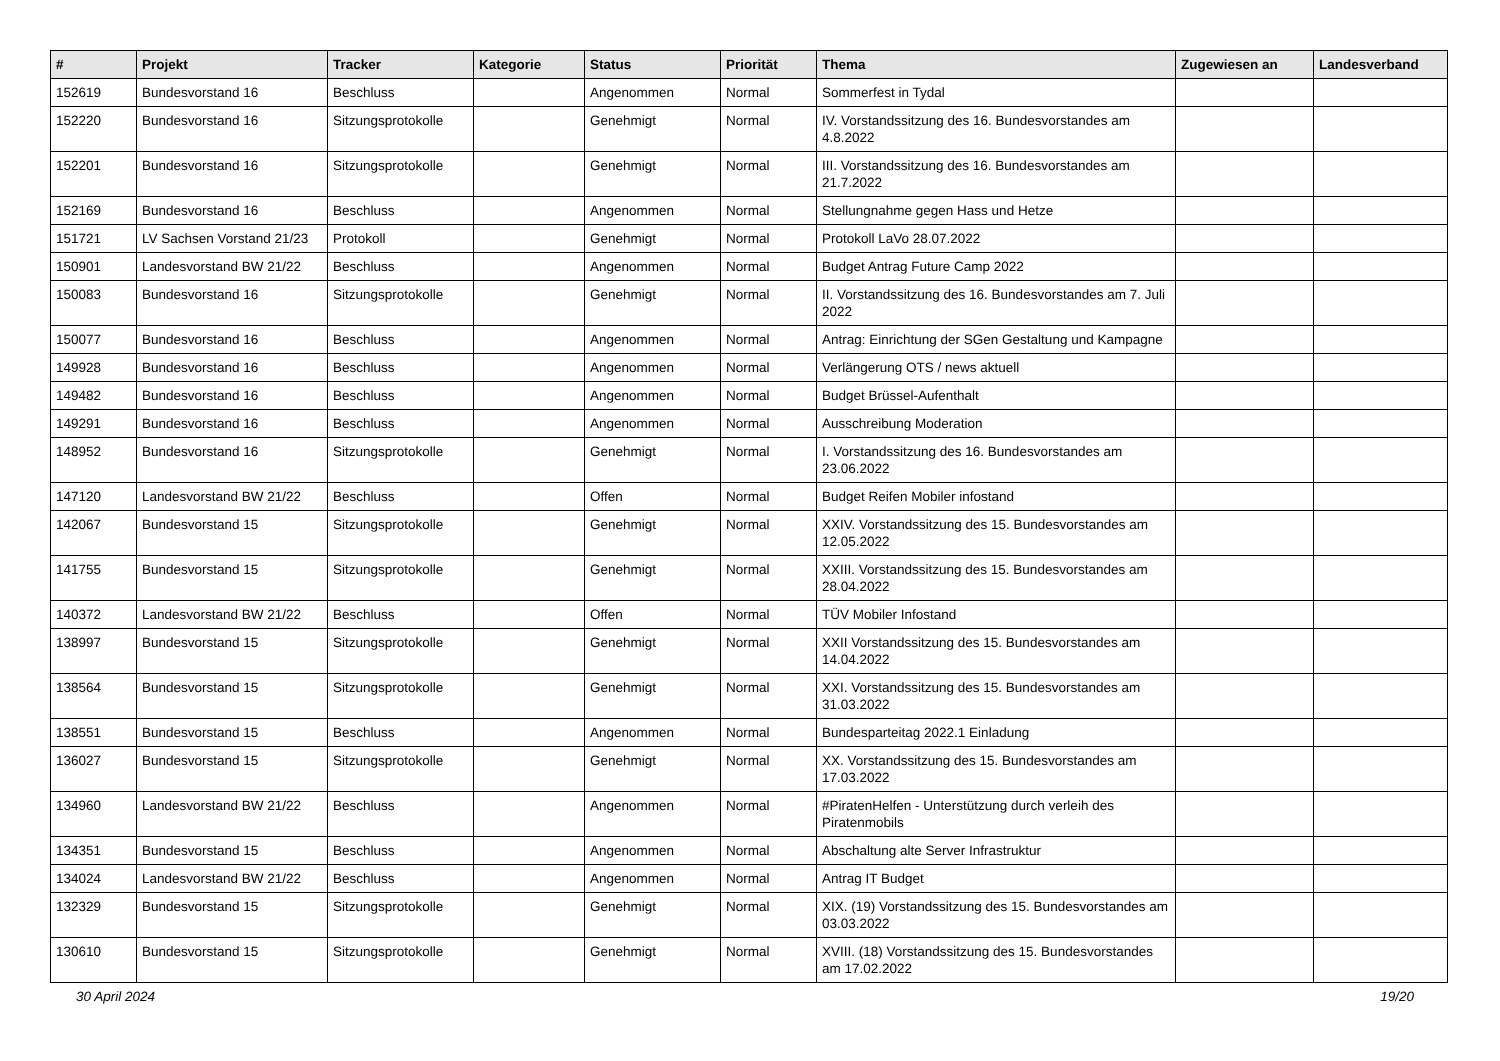| # | Projekt | Tracker | Kategorie | Status | Priorität | Thema | Zugewiesen an | Landesverband |
| --- | --- | --- | --- | --- | --- | --- | --- | --- |
| 152619 | Bundesvorstand 16 | Beschluss | | Angenommen | Normal | Sommerfest in Tydal | | |
| 152220 | Bundesvorstand 16 | Sitzungsprotokolle | | Genehmigt | Normal | IV. Vorstandssitzung des 16. Bundesvorstandes am 4.8.2022 | | |
| 152201 | Bundesvorstand 16 | Sitzungsprotokolle | | Genehmigt | Normal | III. Vorstandssitzung des 16. Bundesvorstandes am 21.7.2022 | | |
| 152169 | Bundesvorstand 16 | Beschluss | | Angenommen | Normal | Stellungnahme gegen Hass und Hetze | | |
| 151721 | LV Sachsen Vorstand 21/23 | Protokoll | | Genehmigt | Normal | Protokoll LaVo 28.07.2022 | | |
| 150901 | Landesvorstand BW 21/22 | Beschluss | | Angenommen | Normal | Budget Antrag Future Camp 2022 | | |
| 150083 | Bundesvorstand 16 | Sitzungsprotokolle | | Genehmigt | Normal | II. Vorstandssitzung des 16. Bundesvorstandes am 7. Juli 2022 | | |
| 150077 | Bundesvorstand 16 | Beschluss | | Angenommen | Normal | Antrag: Einrichtung der SGen Gestaltung und Kampagne | | |
| 149928 | Bundesvorstand 16 | Beschluss | | Angenommen | Normal | Verlängerung OTS / news aktuell | | |
| 149482 | Bundesvorstand 16 | Beschluss | | Angenommen | Normal | Budget Brüssel-Aufenthalt | | |
| 149291 | Bundesvorstand 16 | Beschluss | | Angenommen | Normal | Ausschreibung Moderation | | |
| 148952 | Bundesvorstand 16 | Sitzungsprotokolle | | Genehmigt | Normal | I. Vorstandssitzung des 16. Bundesvorstandes am 23.06.2022 | | |
| 147120 | Landesvorstand BW 21/22 | Beschluss | | Offen | Normal | Budget Reifen Mobiler infostand | | |
| 142067 | Bundesvorstand 15 | Sitzungsprotokolle | | Genehmigt | Normal | XXIV. Vorstandssitzung des 15. Bundesvorstandes am 12.05.2022 | | |
| 141755 | Bundesvorstand 15 | Sitzungsprotokolle | | Genehmigt | Normal | XXIII. Vorstandssitzung des 15. Bundesvorstandes am 28.04.2022 | | |
| 140372 | Landesvorstand BW 21/22 | Beschluss | | Offen | Normal | TÜV Mobiler Infostand | | |
| 138997 | Bundesvorstand 15 | Sitzungsprotokolle | | Genehmigt | Normal | XXII Vorstandssitzung des 15. Bundesvorstandes am 14.04.2022 | | |
| 138564 | Bundesvorstand 15 | Sitzungsprotokolle | | Genehmigt | Normal | XXI. Vorstandssitzung des 15. Bundesvorstandes am 31.03.2022 | | |
| 138551 | Bundesvorstand 15 | Beschluss | | Angenommen | Normal | Bundesparteitag 2022.1 Einladung | | |
| 136027 | Bundesvorstand 15 | Sitzungsprotokolle | | Genehmigt | Normal | XX. Vorstandssitzung des 15. Bundesvorstandes am 17.03.2022 | | |
| 134960 | Landesvorstand BW 21/22 | Beschluss | | Angenommen | Normal | #PiratenHelfen - Unterstützung durch verleih des Piratenmobils | | |
| 134351 | Bundesvorstand 15 | Beschluss | | Angenommen | Normal | Abschaltung alte Server Infrastruktur | | |
| 134024 | Landesvorstand BW 21/22 | Beschluss | | Angenommen | Normal | Antrag IT Budget | | |
| 132329 | Bundesvorstand 15 | Sitzungsprotokolle | | Genehmigt | Normal | XIX. (19) Vorstandssitzung des 15. Bundesvorstandes am 03.03.2022 | | |
| 130610 | Bundesvorstand 15 | Sitzungsprotokolle | | Genehmigt | Normal | XVIII. (18) Vorstandssitzung des 15. Bundesvorstandes am 17.02.2022 | | |
30 April 2024 19/20